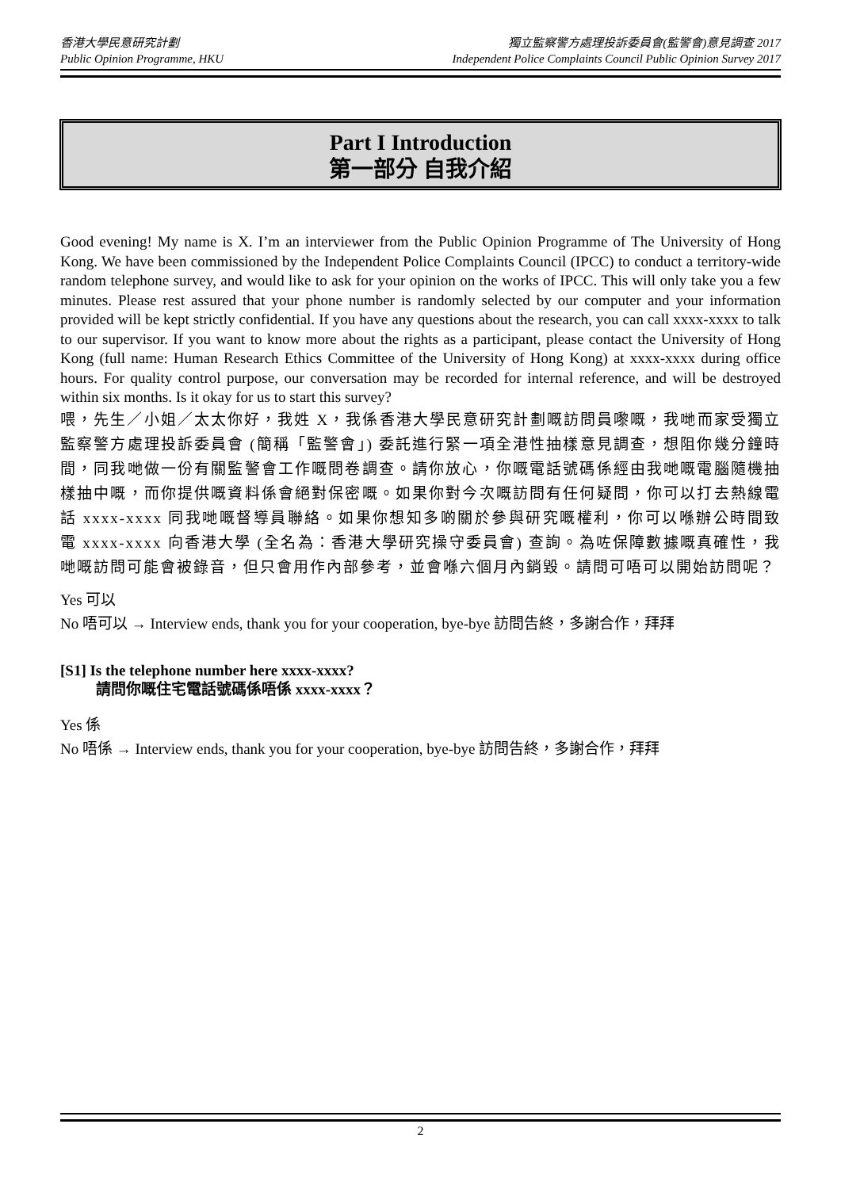香港大學民意研究計劃
Public Opinion Programme, HKU
獨立監察警方處理投訴委員會(監警會)意見調查 2017
Independent Police Complaints Council Public Opinion Survey 2017
Part I Introduction
第一部分 自我介紹
Good evening! My name is X. I’m an interviewer from the Public Opinion Programme of The University of Hong Kong. We have been commissioned by the Independent Police Complaints Council (IPCC) to conduct a territory-wide random telephone survey, and would like to ask for your opinion on the works of IPCC. This will only take you a few minutes. Please rest assured that your phone number is randomly selected by our computer and your information provided will be kept strictly confidential. If you have any questions about the research, you can call xxxx-xxxx to talk to our supervisor. If you want to know more about the rights as a participant, please contact the University of Hong Kong (full name: Human Research Ethics Committee of the University of Hong Kong) at xxxx-xxxx during office hours. For quality control purpose, our conversation may be recorded for internal reference, and will be destroyed within six months. Is it okay for us to start this survey?
喂，先生／小姐／太太你好，我姓 X，我係香港大學民意研究計劃嘅訪問員嚟嘅，我哋而家受獨立監察警方處理投訴委員會 (簡稱「監警會」) 委託進行緊一項全港性抽樣意見調查，想阻你幾分鐘時間，同我哋做一份有關監警會工作嘅問卷調查。請你放心，你嘅電話號碼係經由我哋嘅電腦隨機抽樣抽中嘅，而你提供嘅資料係會絕對保密嘅。如果你對今次嘅訪問有任何疑問，你可以打去熱線電話 xxxx-xxxx 同我哋嘅督導員聯絡。如果你想知多啲關於參與研究嘅權利，你可以喺辦公時間致電 xxxx-xxxx 向香港大學 (全名為：香港大學研究操守委員會) 查詢。為咗保障數據嘅真確性，我哋嘅訪問可能會被錄音，但只會用作內部參考，並會喺六個月內銷毀。請問可唔可以開始訪問呢？
Yes 可以
No 唔可以 → Interview ends, thank you for your cooperation, bye-bye 訪問告終，多謝合作，拜拜
[S1] Is the telephone number here xxxx-xxxx?
請問你嘅住宅電話號碼係唔係 xxxx-xxxx？
Yes 係
No 唔係 → Interview ends, thank you for your cooperation, bye-bye 訪問告終，多謝合作，拜拜
2